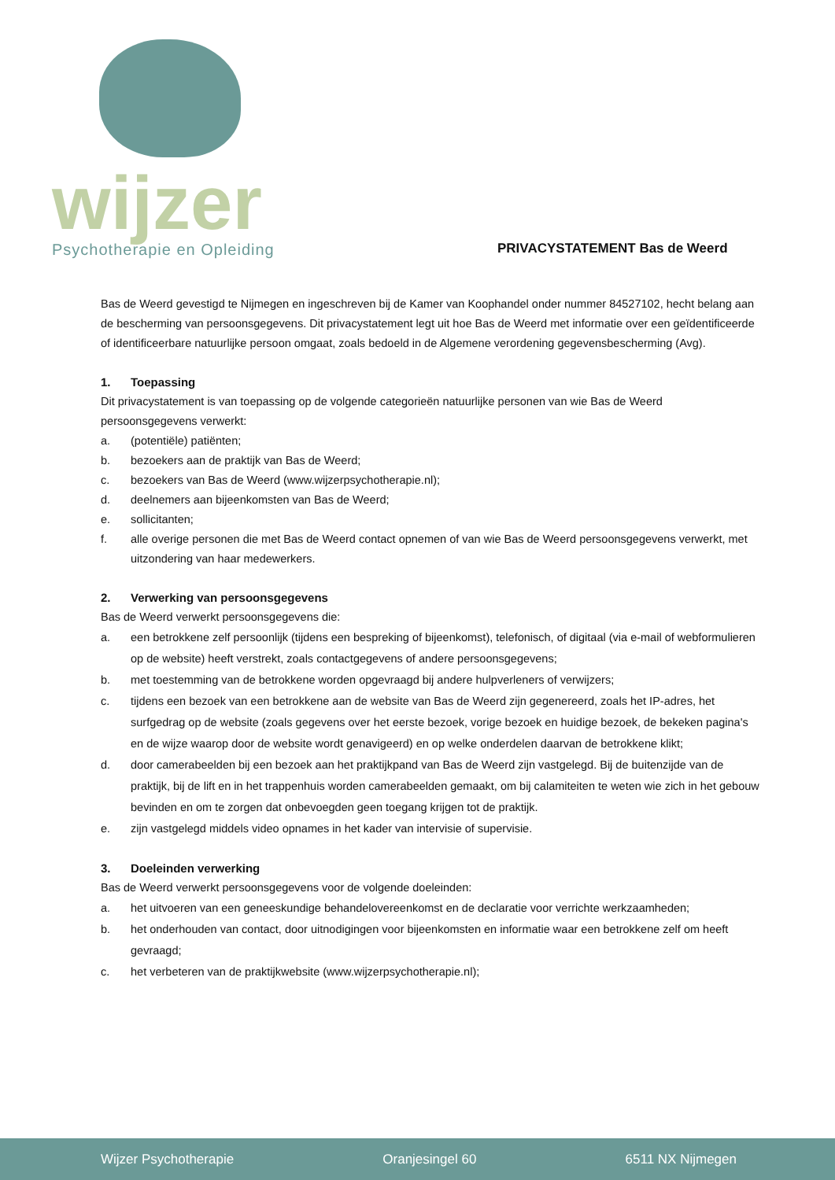wijzer
Psychotherapie en Opleiding
PRIVACYSTATEMENT Bas de Weerd
Bas de Weerd gevestigd te Nijmegen en ingeschreven bij de Kamer van Koophandel onder nummer 84527102, hecht belang aan de bescherming van persoonsgegevens. Dit privacystatement legt uit hoe Bas de Weerd met informatie over een geïdentificeerde of identificeerbare natuurlijke persoon omgaat, zoals bedoeld in de Algemene verordening gegevensbescherming (Avg).
1. Toepassing
Dit privacystatement is van toepassing op de volgende categorieën natuurlijke personen van wie Bas de Weerd persoonsgegevens verwerkt:
a. (potentiële) patiënten;
b. bezoekers aan de praktijk van Bas de Weerd;
c. bezoekers van Bas de Weerd (www.wijzerpsychotherapie.nl);
d. deelnemers aan bijeenkomsten van Bas de Weerd;
e. sollicitanten;
f. alle overige personen die met Bas de Weerd contact opnemen of van wie Bas de Weerd persoonsgegevens verwerkt, met uitzondering van haar medewerkers.
2. Verwerking van persoonsgegevens
Bas de Weerd verwerkt persoonsgegevens die:
a. een betrokkene zelf persoonlijk (tijdens een bespreking of bijeenkomst), telefonisch, of digitaal (via e-mail of webformulieren op de website) heeft verstrekt, zoals contactgegevens of andere persoonsgegevens;
b. met toestemming van de betrokkene worden opgevraagd bij andere hulpverleners of verwijzers;
c. tijdens een bezoek van een betrokkene aan de website van Bas de Weerd zijn gegenereerd, zoals het IP-adres, het surfgedrag op de website (zoals gegevens over het eerste bezoek, vorige bezoek en huidige bezoek, de bekeken pagina's en de wijze waarop door de website wordt genavigeerd) en op welke onderdelen daarvan de betrokkene klikt;
d. door camerabeelden bij een bezoek aan het praktijkpand van Bas de Weerd zijn vastgelegd. Bij de buitenzijde van de praktijk, bij de lift en in het trappenhuis worden camerabeelden gemaakt, om bij calamiteiten te weten wie zich in het gebouw bevinden en om te zorgen dat onbevoegden geen toegang krijgen tot de praktijk.
e. zijn vastgelegd middels video opnames in het kader van intervisie of supervisie.
3. Doeleinden verwerking
Bas de Weerd verwerkt persoonsgegevens voor de volgende doeleinden:
a. het uitvoeren van een geneeskundige behandelovereenkomst en de declaratie voor verrichte werkzaamheden;
b. het onderhouden van contact, door uitnodigingen voor bijeenkomsten en informatie waar een betrokkene zelf om heeft gevraagd;
c. het verbeteren van de praktijkwebsite (www.wijzerpsychotherapie.nl);
Wijzer Psychotherapie Oranjesingel 60 6511 NX Nijmegen